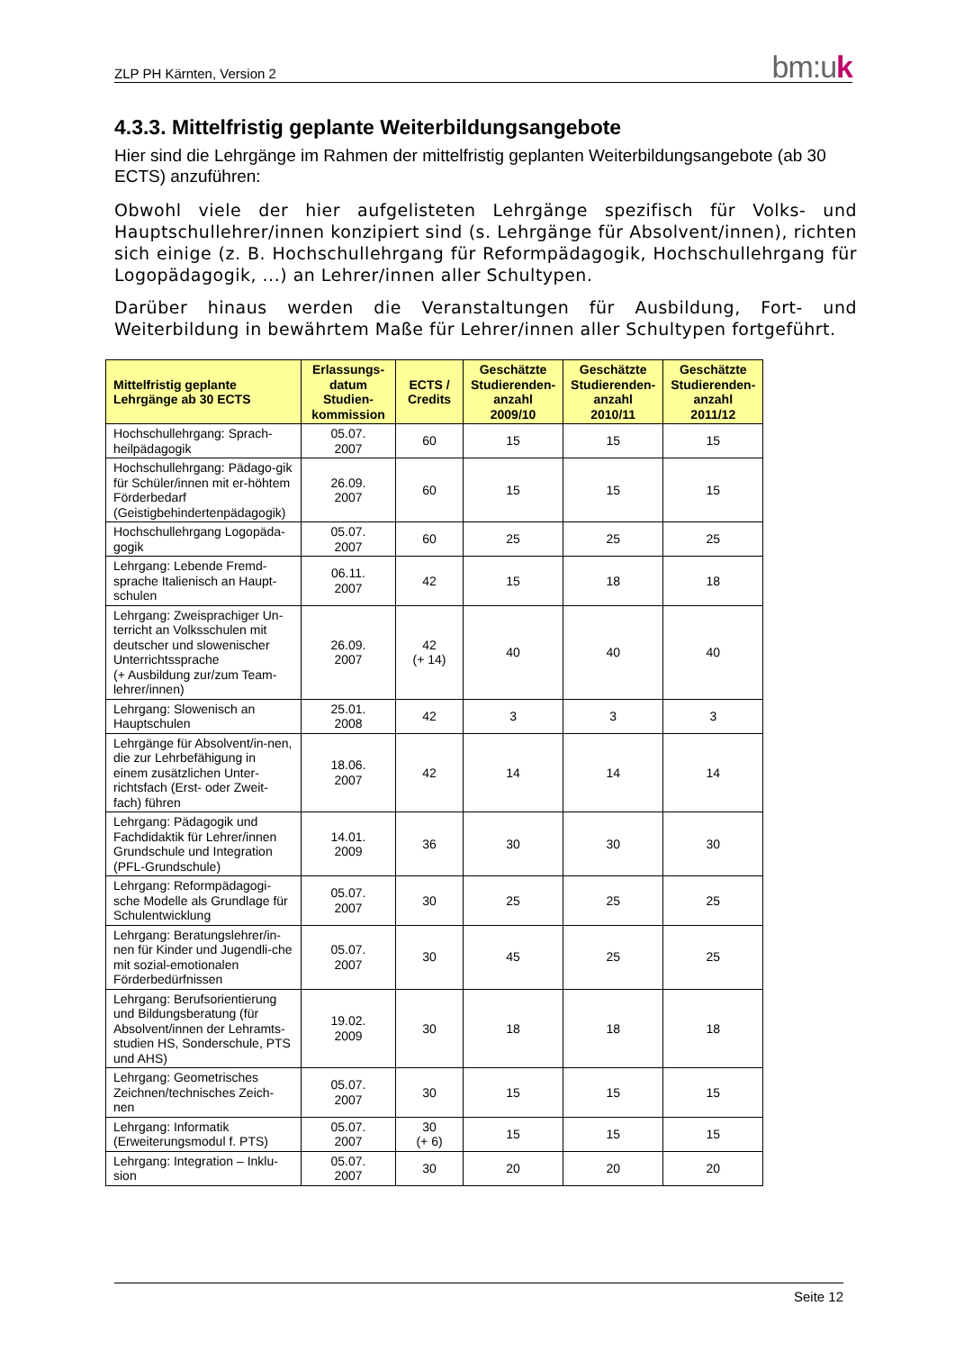ZLP PH Kärnten, Version 2 bm:uk
4.3.3. Mittelfristig geplante Weiterbildungsangebote
Hier sind die Lehrgänge im Rahmen der mittelfristig geplanten Weiterbildungsangebote (ab 30 ECTS) anzuführen:
Obwohl viele der hier aufgelisteten Lehrgänge spezifisch für Volks- und Hauptschullehrer/innen konzipiert sind (s. Lehrgänge für Absolvent/innen), richten sich einige (z. B. Hochschullehrgang für Reformpädagogik, Hochschullehrgang für Logopädagogik, ...) an Lehrer/innen aller Schultypen.
Darüber hinaus werden die Veranstaltungen für Ausbildung, Fort- und Weiterbildung in bewährtem Maße für Lehrer/innen aller Schultypen fortgeführt.
| Mittelfristig geplante Lehrgänge ab 30 ECTS | Erlassungs-datum Studien-kommission | ECTS / Credits | Geschätzte Studierenden-anzahl 2009/10 | Geschätzte Studierenden-anzahl 2010/11 | Geschätzte Studierenden-anzahl 2011/12 |
| --- | --- | --- | --- | --- | --- |
| Hochschullehrgang: Sprach-heilpädagogik | 05.07. 2007 | 60 | 15 | 15 | 15 |
| Hochschullehrgang: Pädago-gik für Schüler/innen mit er-höhtem Förderbedarf (Geistigbehindertenpädagogik) | 26.09. 2007 | 60 | 15 | 15 | 15 |
| Hochschullehrgang Logopäda-gogik | 05.07. 2007 | 60 | 25 | 25 | 25 |
| Lehrgang: Lebende Fremd-sprache Italienisch an Haupt-schulen | 06.11. 2007 | 42 | 15 | 18 | 18 |
| Lehrgang: Zweisprachiger Un-terricht an Volksschulen mit deutscher und slowenischer Unterrichtssprache (+ Ausbildung zur/zum Team-lehrer/innen) | 26.09. 2007 | 42 (+ 14) | 40 | 40 | 40 |
| Lehrgang: Slowenisch an Hauptschulen | 25.01. 2008 | 42 | 3 | 3 | 3 |
| Lehrgänge für Absolvent/in-nen, die zur Lehrbefähigung in einem zusätzlichen Unter-richtsfach (Erst- oder Zweit-fach) führen | 18.06. 2007 | 42 | 14 | 14 | 14 |
| Lehrgang: Pädagogik und Fachdidaktik für Lehrer/innen Grundschule und Integration (PFL-Grundschule) | 14.01. 2009 | 36 | 30 | 30 | 30 |
| Lehrgang: Reformpädagogi-sche Modelle als Grundlage für Schulentwicklung | 05.07. 2007 | 30 | 25 | 25 | 25 |
| Lehrgang: Beratungslehrer/in-nen für Kinder und Jugendli-che mit sozial-emotionalen Förderbedürfnissen | 05.07. 2007 | 30 | 45 | 25 | 25 |
| Lehrgang: Berufsorientierung und Bildungsberatung (für Absolvent/innen der Lehramts-studien HS, Sonderschule, PTS und AHS) | 19.02. 2009 | 30 | 18 | 18 | 18 |
| Lehrgang: Geometrisches Zeichnen/technisches Zeich-nen | 05.07. 2007 | 30 | 15 | 15 | 15 |
| Lehrgang: Informatik (Erweiterungsmodul f. PTS) | 05.07. 2007 | 30 (+ 6) | 15 | 15 | 15 |
| Lehrgang: Integration – Inklu-sion | 05.07. 2007 | 30 | 20 | 20 | 20 |
Seite 12